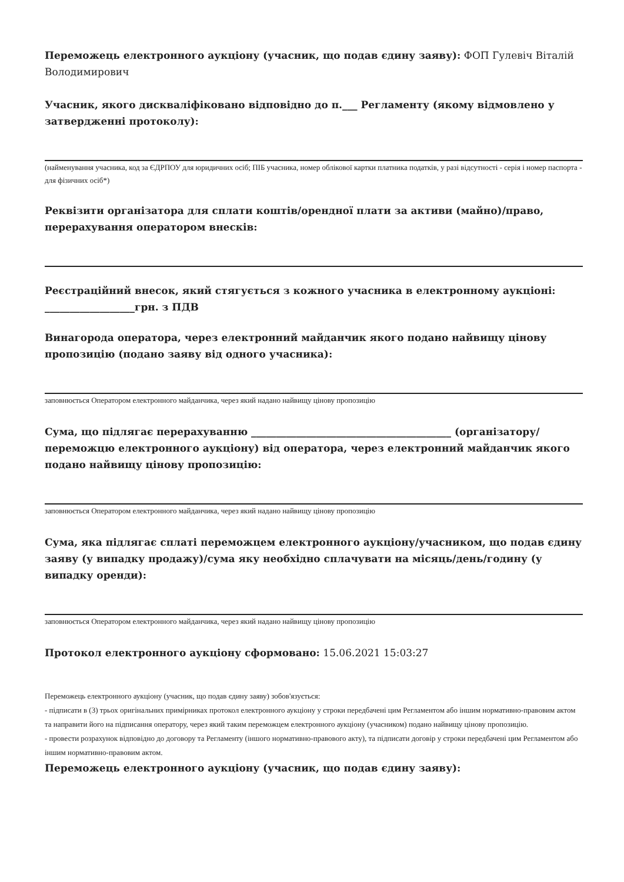Переможець електронного аукціону (учасник, що подав єдину заяву): ФОП Гулевіч Віталій Володимирович
Учасник, якого дискваліфіковано відповідно до п.___ Регламенту (якому відмовлено у затвердженні протоколу):
(найменування учасника, код за ЄДРПОУ для юридичних осіб; ПІБ учасника, номер облікової картки платника податків, у разі відсутності - серія і номер паспорта - для фізичних осіб*)
Реквізити організатора для сплати коштів/орендної плати за активи (майно)/право, перерахування оператором внесків:
Реєстраційний внесок, який стягується з кожного учасника в електронному аукціоні: __________________грн. з ПДВ
Винагорода оператора, через електронний майданчик якого подано найвищу цінову пропозицію (подано заяву від одного учасника):
заповнюється Оператором електронного майданчика, через який надано найвищу цінову пропозицію
Сума, що підлягає перерахуванню ________________________________________ (організатору/переможцю електронного аукціону) від оператора, через електронний майданчик якого подано найвищу цінову пропозицію:
заповнюється Оператором електронного майданчика, через який надано найвищу цінову пропозицію
Сума, яка підлягає сплаті переможцем електронного аукціону/учасником, що подав єдину заяву (у випадку продажу)/сума яку необхідно сплачувати на місяць/день/годину (у випадку оренди):
заповнюється Оператором електронного майданчика, через який надано найвищу цінову пропозицію
Протокол електронного аукціону сформовано: 15.06.2021 15:03:27
Переможець електронного аукціону (учасник, що подав єдину заяву) зобов'язується:
- підписати в (3) трьох оригінальних примірниках протокол електронного аукціону у строки передбачені цим Регламентом або іншим нормативно-правовим актом та направити його на підписання оператору, через який таким переможцем електронного аукціону (учасником) подано найвищу цінову пропозицію.
- провести розрахунок відповідно до договору та Регламенту (іншого нормативно-правового акту), та підписати договір у строки передбачені цим Регламентом або іншим нормативно-правовим актом.
Переможець електронного аукціону (учасник, що подав єдину заяву):